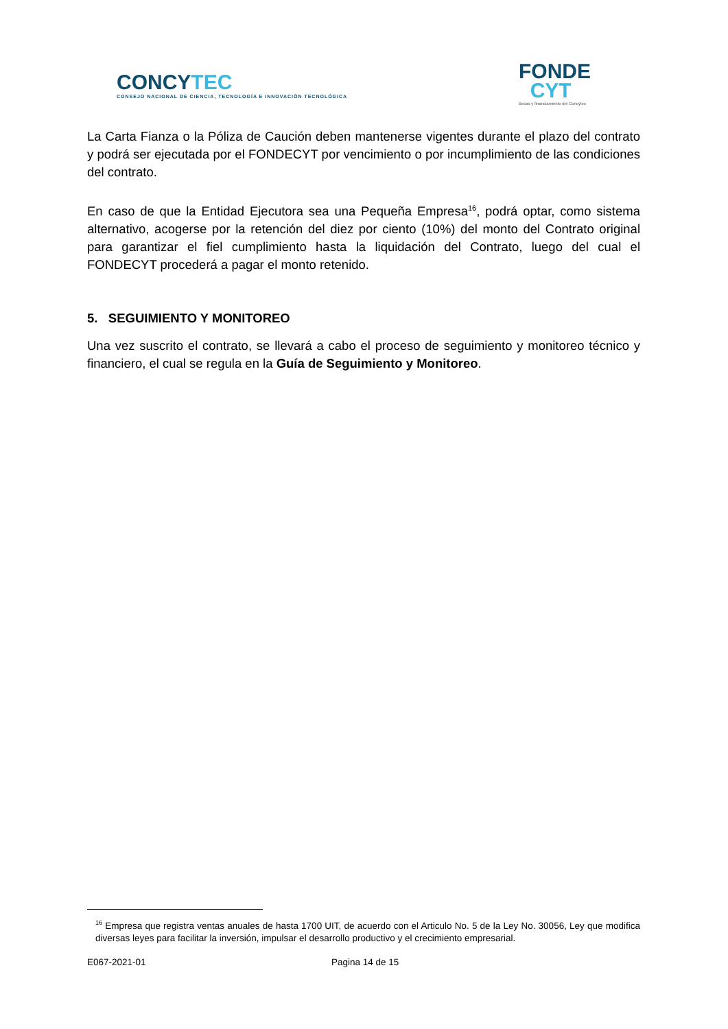CONCYTEC
CONSEJO NACIONAL DE CIENCIA, TECNOLOGÍA E INNOVACIÓN TECNOLÓGICA
FONDE
CYT
Becas y financiamiento del Concytec
La Carta Fianza o la Póliza de Caución deben mantenerse vigentes durante el plazo del contrato y podrá ser ejecutada por el FONDECYT por vencimiento o por incumplimiento de las condiciones del contrato.
En caso de que la Entidad Ejecutora sea una Pequeña Empresa<sup>16</sup>, podrá optar, como sistema alternativo, acogerse por la retención del diez por ciento (10%) del monto del Contrato original para garantizar el fiel cumplimiento hasta la liquidación del Contrato, luego del cual el FONDECYT procederá a pagar el monto retenido.
5. SEGUIMIENTO Y MONITOREO
Una vez suscrito el contrato, se llevará a cabo el proceso de seguimiento y monitoreo técnico y financiero, el cual se regula en la Guía de Seguimiento y Monitoreo.
<sup>16</sup> Empresa que registra ventas anuales de hasta 1700 UIT, de acuerdo con el Articulo No. 5 de la Ley No. 30056, Ley que modifica diversas leyes para facilitar la inversión, impulsar el desarrollo productivo y el crecimiento empresarial.
E067-2021-01 Pagina 14 de 15